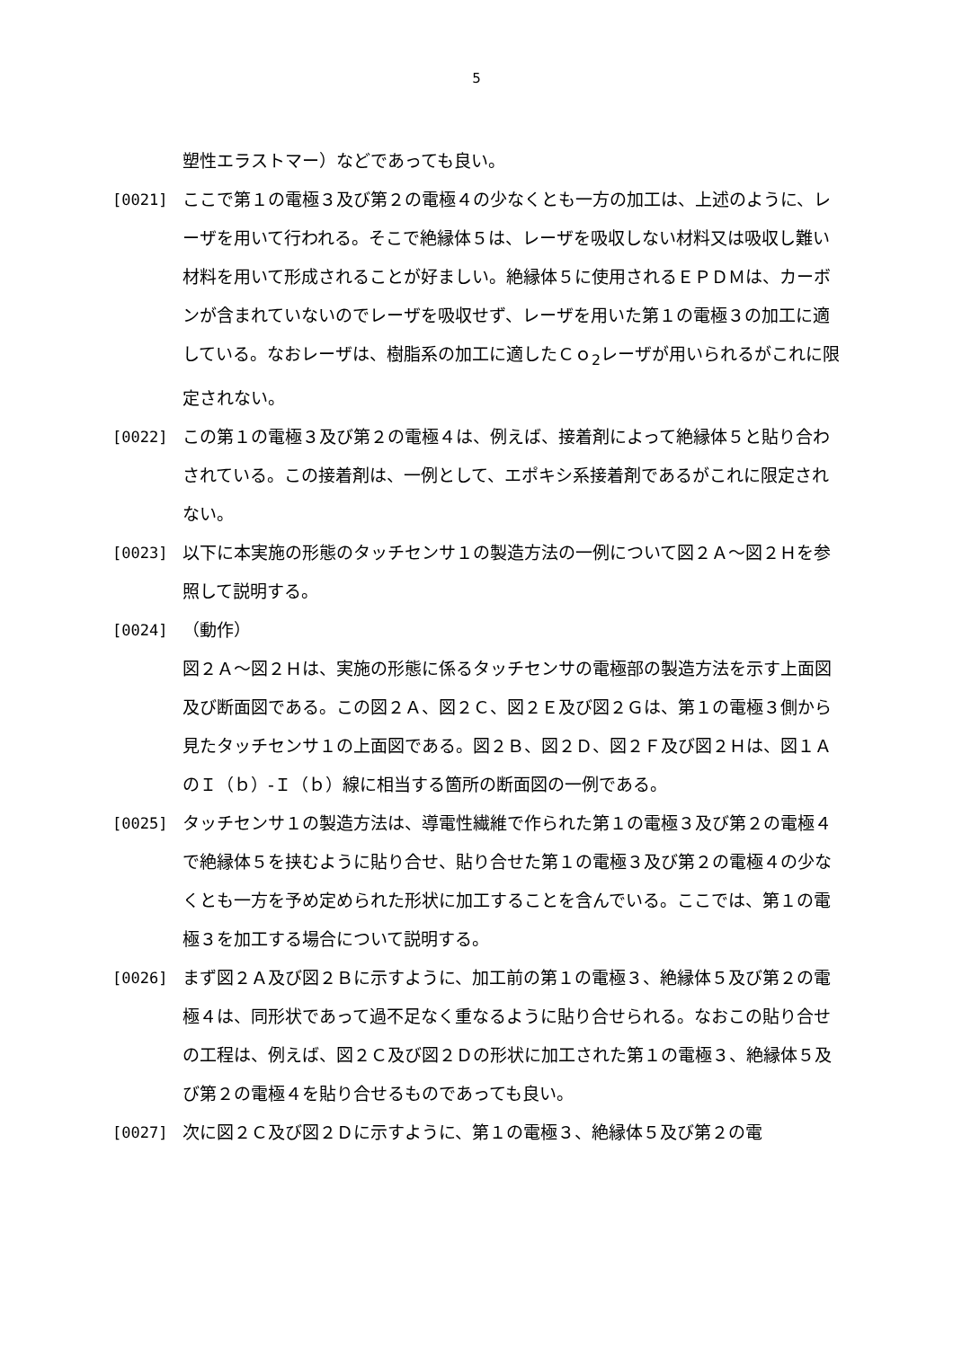5
塑性エラストマー）などであっても良い。
[0021] ここで第１の電極３及び第２の電極４の少なくとも一方の加工は、上述のように、レーザを用いて行われる。そこで絶縁体５は、レーザを吸収しない材料又は吸収し難い材料を用いて形成されることが好ましい。絶縁体５に使用されるＥＰＤＭは、カーボンが含まれていないのでレーザを吸収せず、レーザを用いた第１の電極３の加工に適している。なおレーザは、樹脂系の加工に適したＣｏ<sub>2</sub>レーザが用いられるがこれに限定されない。
[0022] この第１の電極３及び第２の電極４は、例えば、接着剤によって絶縁体５と貼り合わされている。この接着剤は、一例として、エポキシ系接着剤であるがこれに限定されない。
[0023] 以下に本実施の形態のタッチセンサ１の製造方法の一例について図２Ａ～図２Ｈを参照して説明する。
[0024] （動作）
図２Ａ～図２Ｈは、実施の形態に係るタッチセンサの電極部の製造方法を示す上面図及び断面図である。この図２Ａ、図２Ｃ、図２Ｅ及び図２Ｇは、第１の電極３側から見たタッチセンサ１の上面図である。図２Ｂ、図２Ｄ、図２Ｆ及び図２Ｈは、図１ＡのＩ（ｂ）-Ｉ（ｂ）線に相当する箇所の断面図の一例である。
[0025] タッチセンサ１の製造方法は、導電性繊維で作られた第１の電極３及び第２の電極４で絶縁体５を挟むように貼り合せ、貼り合せた第１の電極３及び第２の電極４の少なくとも一方を予め定められた形状に加工することを含んでいる。ここでは、第１の電極３を加工する場合について説明する。
[0026] まず図２Ａ及び図２Ｂに示すように、加工前の第１の電極３、絶縁体５及び第２の電極４は、同形状であって過不足なく重なるように貼り合せられる。なおこの貼り合せの工程は、例えば、図２Ｃ及び図２Ｄの形状に加工された第１の電極３、絶縁体５及び第２の電極４を貼り合せるものであっても良い。
[0027] 次に図２Ｃ及び図２Ｄに示すように、第１の電極３、絶縁体５及び第２の電